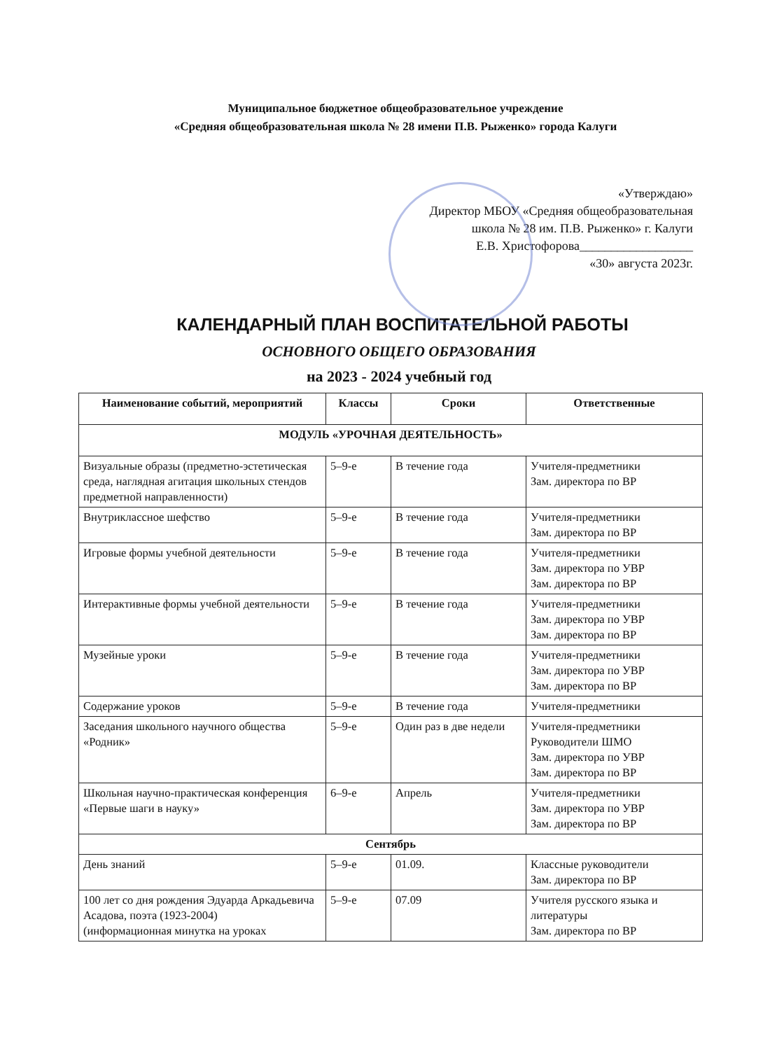Муниципальное бюджетное общеобразовательное учреждение
«Средняя общеобразовательная школа № 28 имени П.В. Рыженко» города Калуги
«Утверждаю»
Директор МБОУ «Средняя общеобразовательная
школа № 28 им. П.В. Рыженко» г. Калуги
Е.В. Христофорова__________________
«30» августа 2023г.
КАЛЕНДАРНЫЙ ПЛАН ВОСПИТАТЕЛЬНОЙ РАБОТЫ
ОСНОВНОГО ОБЩЕГО ОБРАЗОВАНИЯ
на 2023 - 2024 учебный год
| Наименование событий, мероприятий | Классы | Сроки | Ответственные |
| --- | --- | --- | --- |
| МОДУЛЬ «УРОЧНАЯ ДЕЯТЕЛЬНОСТЬ» | | | |
| Визуальные образы (предметно-эстетическая среда, наглядная агитация школьных стендов предметной направленности) | 5–9-е | В течение года | Учителя-предметники Зам. директора по ВР |
| Внутриклассное шефство | 5–9-е | В течение года | Учителя-предметники Зам. директора по ВР |
| Игровые формы учебной деятельности | 5–9-е | В течение года | Учителя-предметники Зам. директора по УВР Зам. директора по ВР |
| Интерактивные формы учебной деятельности | 5–9-е | В течение года | Учителя-предметники Зам. директора по УВР Зам. директора по ВР |
| Музейные уроки | 5–9-е | В течение года | Учителя-предметники Зам. директора по УВР Зам. директора по ВР |
| Содержание уроков | 5–9-е | В течение года | Учителя-предметники |
| Заседания школьного научного общества «Родник» | 5–9-е | Один раз в две недели | Учителя-предметники Руководители ШМО Зам. директора по УВР Зам. директора по ВР |
| Школьная научно-практическая конференция «Первые шаги в науку» | 6–9-е | Апрель | Учителя-предметники Зам. директора по УВР Зам. директора по ВР |
| Сентябрь | | | |
| День знаний | 5–9-е | 01.09. | Классные руководители Зам. директора по ВР |
| 100 лет со дня рождения Эдуарда Аркадьевича Асадова, поэта (1923-2004) (информационная минутка на уроках | 5–9-е | 07.09 | Учителя русского языка и литературы Зам. директора по ВР |